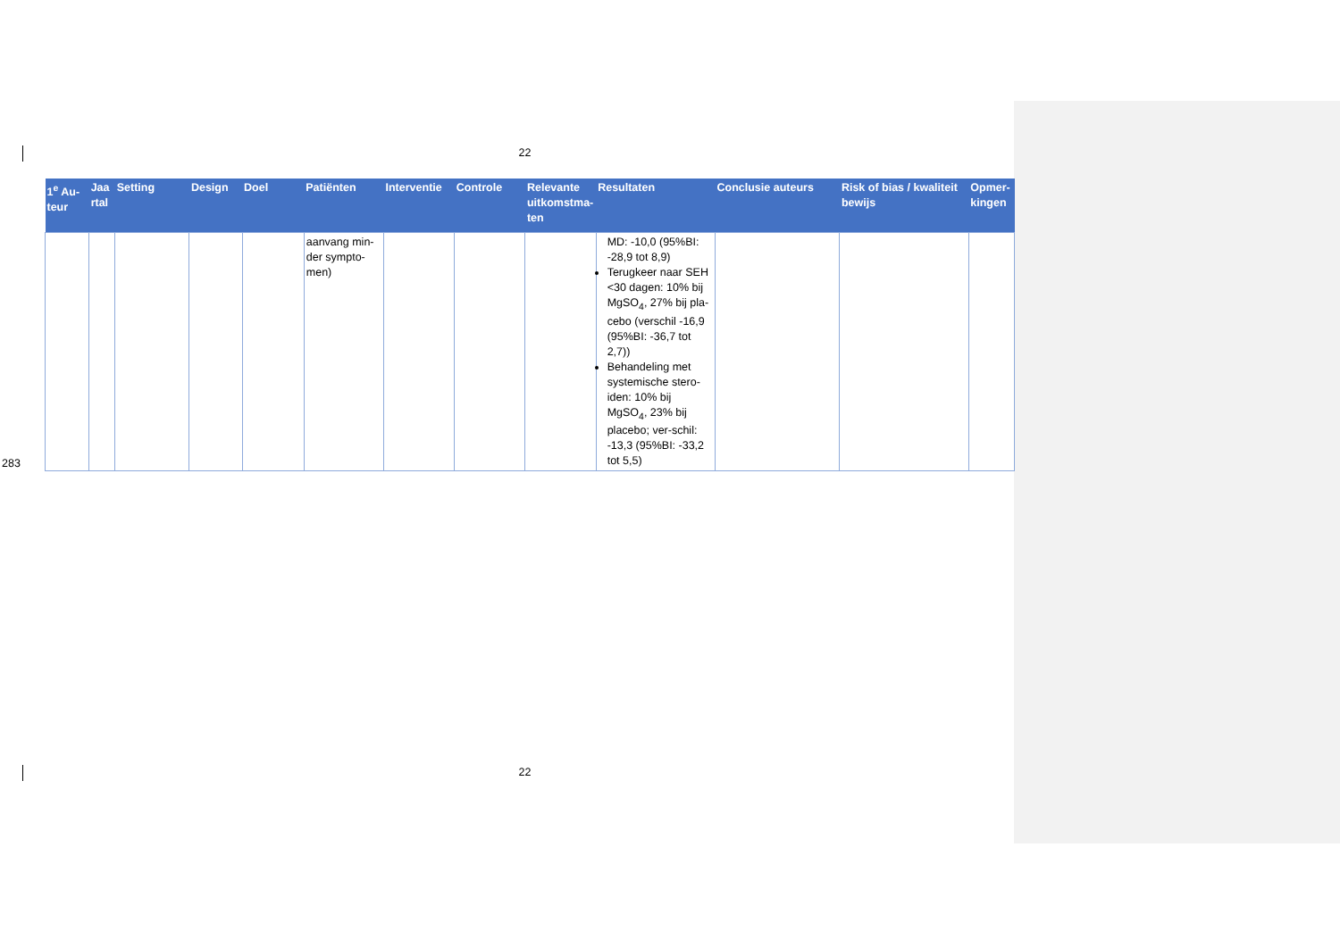22
| 1<sup>e</sup> Au-teur | Jaa rtal | Setting | Design | Doel | Patiënten | Interventie | Controle | Relevante uitkomstma-ten | Resultaten | Conclusie auteurs | Risk of bias / kwaliteit bewijs | Opmer-kingen |
| --- | --- | --- | --- | --- | --- | --- | --- | --- | --- | --- | --- | --- |
| | | | | | aanvang min-der sympto-men) | | | | MD: -10,0 (95%BI: -28,9 tot 8,9) Terugkeer naar SEH <30 dagen: 10% bij MgSO<sub>4</sub>, 27% bij pla-cebo (verschil -16,9 (95%BI: -36,7 tot 2,7)) Behandeling met systemische stero-iden: 10% bij MgSO<sub>4</sub>, 23% bij placebo; ver-schil: -13,3 (95%BI: -33,2 tot 5,5) | | | |
283
22